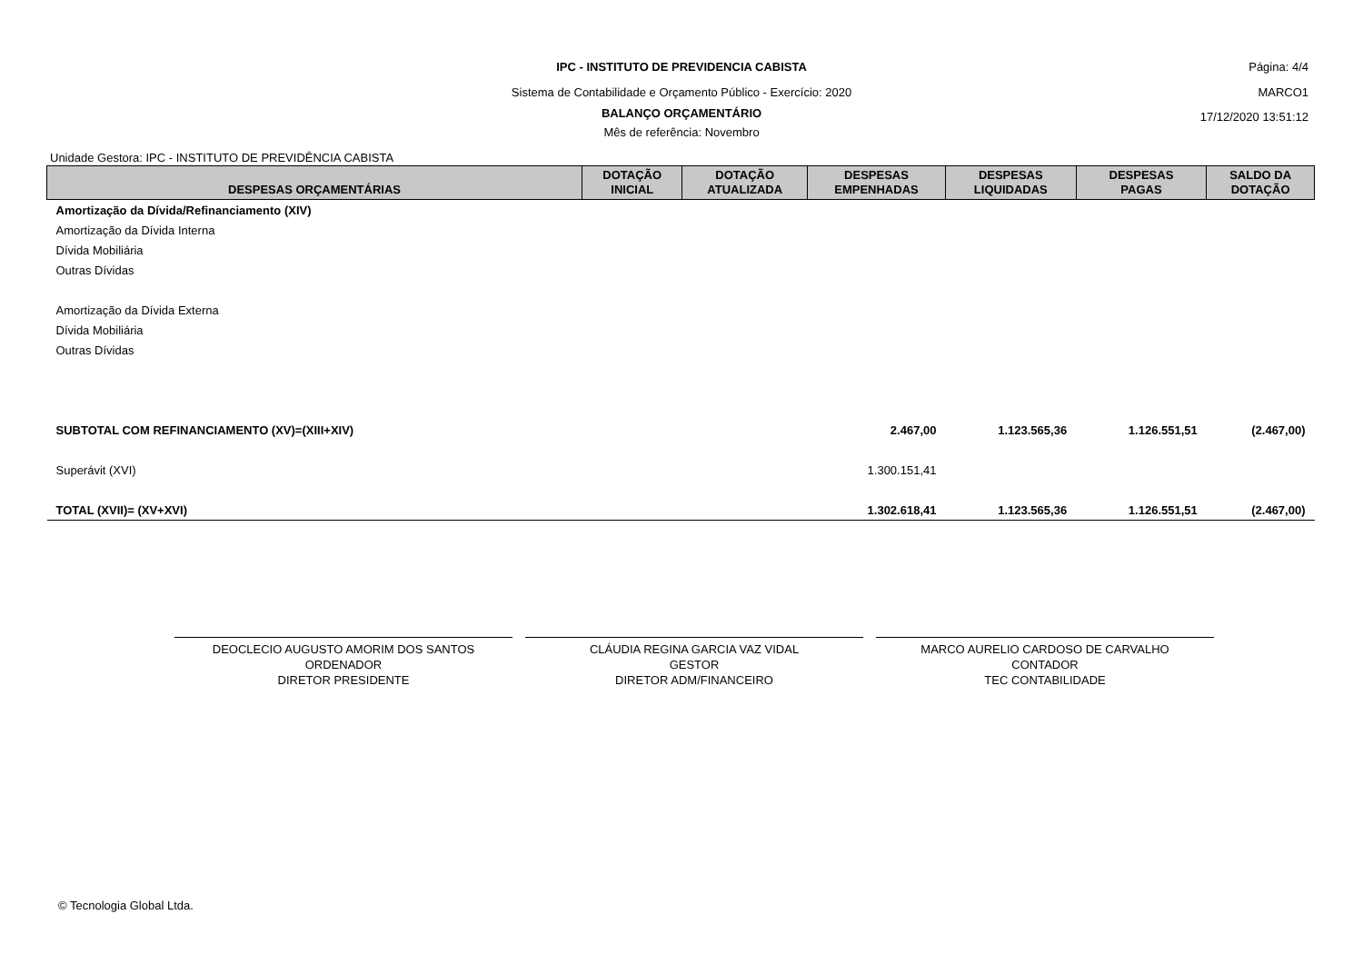IPC - INSTITUTO DE PREVIDENCIA CABISTA Página: 4/4
Sistema de Contabilidade e Orçamento Público - Exercício: 2020 MARCO1
BALANÇO ORÇAMENTÁRIO 17/12/2020 13:51:12
Mês de referência: Novembro
Unidade Gestora: IPC - INSTITUTO DE PREVIDÊNCIA CABISTA
| DESPESAS ORÇAMENTÁRIAS | DOTAÇÃO INICIAL | DOTAÇÃO ATUALIZADA | DESPESAS EMPENHADAS | DESPESAS LIQUIDADAS | DESPESAS PAGAS | SALDO DA DOTAÇÃO |
| --- | --- | --- | --- | --- | --- | --- |
| Amortização da Dívida/Refinanciamento (XIV) | | | | | | |
| Amortização da Dívida Interna | | | | | | |
| Dívida Mobiliária | | | | | | |
| Outras Dívidas | | | | | | |
| Amortização da Dívida Externa | | | | | | |
| Dívida Mobiliária | | | | | | |
| Outras Dívidas | | | | | | |
| SUBTOTAL COM REFINANCIAMENTO (XV)=(XIII+XIV) | | | 2.467,00 | 1.123.565,36 | 1.126.551,51 | (2.467,00) |
| Superávit (XVI) | | | 1.300.151,41 | | | |
| TOTAL (XVII)= (XV+XVI) | | | 1.302.618,41 | 1.123.565,36 | 1.126.551,51 | (2.467,00) |
DEOCLECIO AUGUSTO AMORIM DOS SANTOS
ORDENADOR
DIRETOR PRESIDENTE
CLÁUDIA REGINA GARCIA VAZ VIDAL
GESTOR
DIRETOR ADM/FINANCEIRO
MARCO AURELIO CARDOSO DE CARVALHO
CONTADOR
TEC CONTABILIDADE
© Tecnologia Global Ltda.